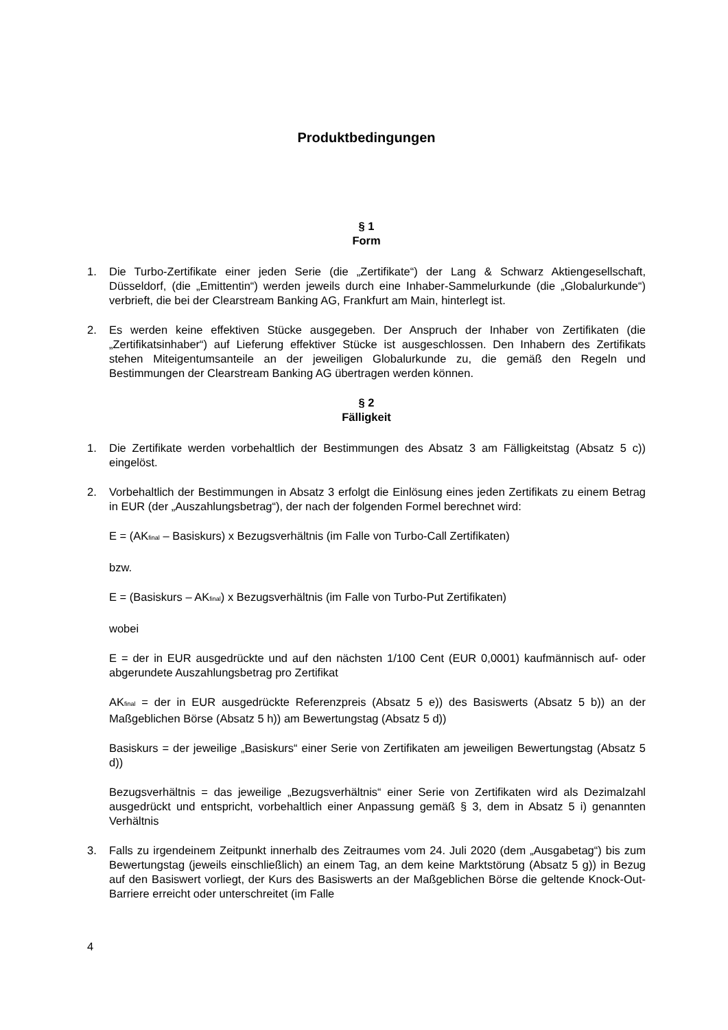Produktbedingungen
§ 1
Form
1. Die Turbo-Zertifikate einer jeden Serie (die „Zertifikate“) der Lang & Schwarz Aktiengesellschaft, Düsseldorf, (die „Emittentin“) werden jeweils durch eine Inhaber-Sammelurkunde (die „Globalurkunde“) verbrieft, die bei der Clearstream Banking AG, Frankfurt am Main, hinterlegt ist.
2. Es werden keine effektiven Stücke ausgegeben. Der Anspruch der Inhaber von Zertifikaten (die „Zertifikatsinhaber“) auf Lieferung effektiver Stücke ist ausgeschlossen. Den Inhabern des Zertifikats stehen Miteigentumsanteile an der jeweiligen Globalurkunde zu, die gemäß den Regeln und Bestimmungen der Clearstream Banking AG übertragen werden können.
§ 2
Fälligkeit
1. Die Zertifikate werden vorbehaltlich der Bestimmungen des Absatz 3 am Fälligkeitstag (Absatz 5 c)) eingelöst.
2. Vorbehaltlich der Bestimmungen in Absatz 3 erfolgt die Einlösung eines jeden Zertifikats zu einem Betrag in EUR (der „Auszahlungsbetrag“), der nach der folgenden Formel berechnet wird:
E = (AK<sub>final</sub> – Basiskurs) x Bezugsverhältnis (im Falle von Turbo-Call Zertifikaten)
bzw.
E = (Basiskurs – AK<sub>final</sub>) x Bezugsverhältnis (im Falle von Turbo-Put Zertifikaten)
wobei
E = der in EUR ausgedrückte und auf den nächsten 1/100 Cent (EUR 0,0001) kaufmännisch auf- oder abgerundete Auszahlungsbetrag pro Zertifikat
AK<sub>final</sub> = der in EUR ausgedrückte Referenzpreis (Absatz 5 e)) des Basiswerts (Absatz 5 b)) an der Maßgeblichen Börse (Absatz 5 h)) am Bewertungstag (Absatz 5 d))
Basiskurs = der jeweilige „Basiskurs“ einer Serie von Zertifikaten am jeweiligen Bewertungstag (Absatz 5 d))
Bezugsverhältnis = das jeweilige „Bezugsverhältnis“ einer Serie von Zertifikaten wird als Dezimalzahl ausgedrückt und entspricht, vorbehaltlich einer Anpassung gemäß § 3, dem in Absatz 5 i) genannten Verhältnis
3. Falls zu irgendeinem Zeitpunkt innerhalb des Zeitraumes vom 24. Juli 2020 (dem „Ausgabetag“) bis zum Bewertungstag (jeweils einschließlich) an einem Tag, an dem keine Marktstörung (Absatz 5 g)) in Bezug auf den Basiswert vorliegt, der Kurs des Basiswerts an der Maßgeblichen Börse die geltende Knock-Out-Barriere erreicht oder unterschreitet (im Falle
4